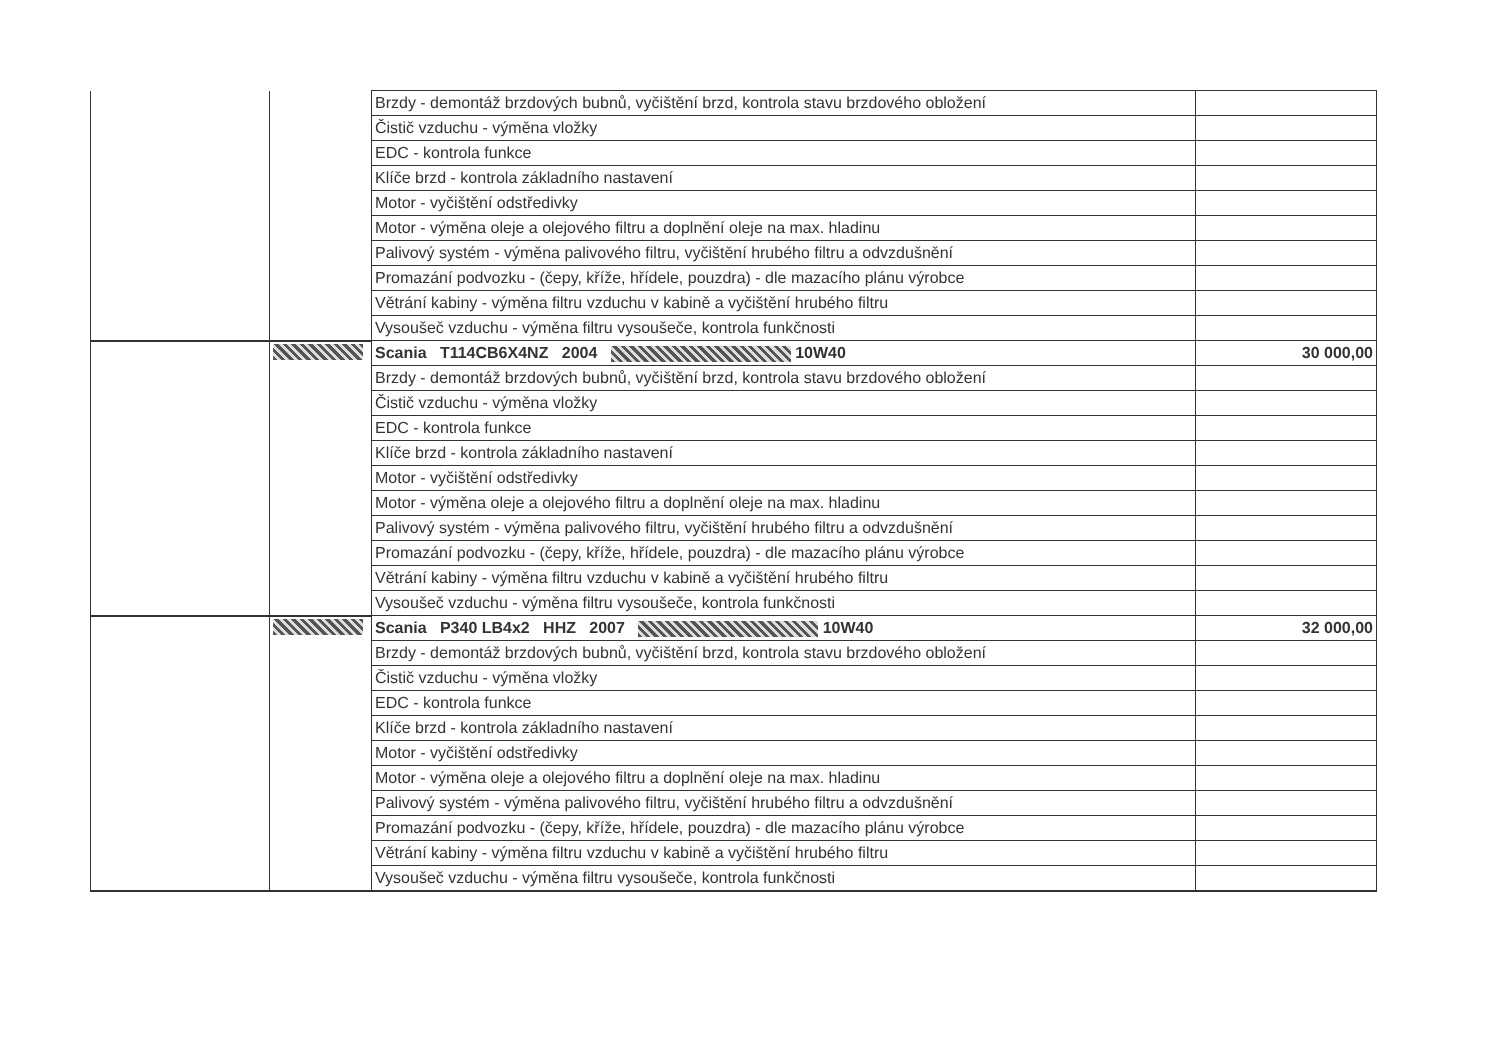| | | Brzdy - demontáž brzdových bubnů, vyčištění brzd, kontrola stavu brzdového obložení | |
| | | Čistič vzduchu - výměna vložky | |
| | | EDC - kontrola funkce | |
| | | Klíče brzd - kontrola základního nastavení | |
| | | Motor - vyčištění odstředivky | |
| | | Motor - výměna oleje a olejového filtru a doplnění oleje na max. hladinu | |
| | | Palivový systém - výměna palivového filtru, vyčištění hrubého filtru a odvzdušnění | |
| | | Promazání podvozku - (čepy, kříže, hřídele, pouzdra) - dle mazacího plánu výrobce | |
| | | Větrání kabiny - výměna filtru vzduchu v kabině a vyčištění hrubého filtru | |
| | | Vysoušeč vzduchu - výměna filtru vysoušeče, kontrola funkčnosti | |
| | | Scania T114CB6X4NZ 2004 10W40 | 30 000,00 |
| | | Brzdy - demontáž brzdových bubnů, vyčištění brzd, kontrola stavu brzdového obložení | |
| | | Čistič vzduchu - výměna vložky | |
| | | EDC - kontrola funkce | |
| | | Klíče brzd - kontrola základního nastavení | |
| | | Motor - vyčištění odstředivky | |
| | | Motor - výměna oleje a olejového filtru a doplnění oleje na max. hladinu | |
| | | Palivový systém - výměna palivového filtru, vyčištění hrubého filtru a odvzdušnění | |
| | | Promazání podvozku - (čepy, kříže, hřídele, pouzdra) - dle mazacího plánu výrobce | |
| | | Větrání kabiny - výměna filtru vzduchu v kabině a vyčištění hrubého filtru | |
| | | Vysoušeč vzduchu - výměna filtru vysoušeče, kontrola funkčnosti | |
| | | Scania P340 LB4x2 HHZ 2007 10W40 | 32 000,00 |
| | | Brzdy - demontáž brzdových bubnů, vyčištění brzd, kontrola stavu brzdového obložení | |
| | | Čistič vzduchu - výměna vložky | |
| | | EDC - kontrola funkce | |
| | | Klíče brzd - kontrola základního nastavení | |
| | | Motor - vyčištění odstředivky | |
| | | Motor - výměna oleje a olejového filtru a doplnění oleje na max. hladinu | |
| | | Palivový systém - výměna palivového filtru, vyčištění hrubého filtru a odvzdušnění | |
| | | Promazání podvozku - (čepy, kříže, hřídele, pouzdra) - dle mazacího plánu výrobce | |
| | | Větrání kabiny - výměna filtru vzduchu v kabině a vyčištění hrubého filtru | |
| | | Vysoušeč vzduchu - výměna filtru vysoušeče, kontrola funkčnosti | |